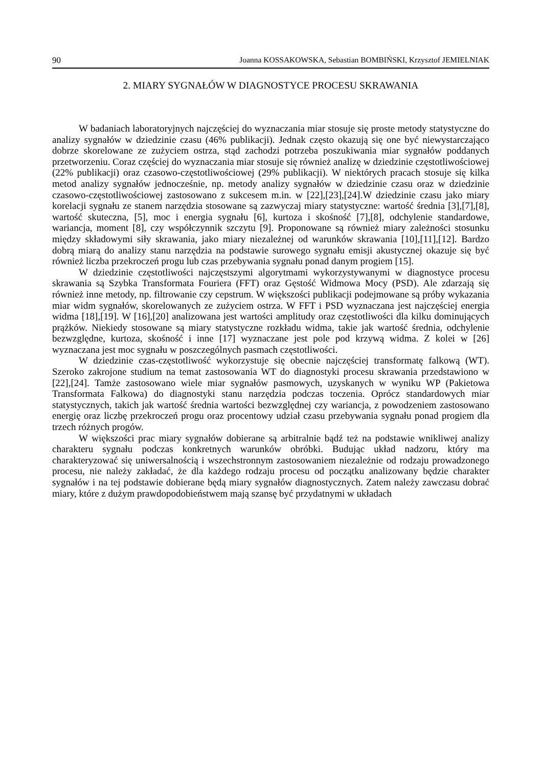90 Joanna KOSSAKOWSKA, Sebastian BOMBIŃSKI, Krzysztof JEMIELNIAK
2. MIARY SYGNAŁÓW W DIAGNOSTYCE PROCESU SKRAWANIA
W badaniach laboratoryjnych najczęściej do wyznaczania miar stosuje się proste metody statystyczne do analizy sygnałów w dziedzinie czasu (46% publikacji). Jednak często okazują się one być niewystarczająco dobrze skorelowane ze zużyciem ostrza, stąd zachodzi potrzeba poszukiwania miar sygnałów poddanych przetworzeniu. Coraz częściej do wyznaczania miar stosuje się również analizę w dziedzinie częstotliwościowej (22% publikacji) oraz czasowo-częstotliwościowej (29% publikacji). W niektórych pracach stosuje się kilka metod analizy sygnałów jednocześnie, np. metody analizy sygnałów w dziedzinie czasu oraz w dziedzinie czasowo-częstotliwościowej zastosowano z sukcesem m.in. w [22],[23],[24].W dziedzinie czasu jako miary korelacji sygnału ze stanem narzędzia stosowane są zazwyczaj miary statystyczne: wartość średnia [3],[7],[8], wartość skuteczna, [5], moc i energia sygnału [6], kurtoza i skośność [7],[8], odchylenie standardowe, wariancja, moment [8], czy współczynnik szczytu [9]. Proponowane są również miary zależności stosunku między składowymi siły skrawania, jako miary niezależnej od warunków skrawania [10],[11],[12]. Bardzo dobrą miarą do analizy stanu narzędzia na podstawie surowego sygnału emisji akustycznej okazuje się być również liczba przekroczeń progu lub czas przebywania sygnału ponad danym progiem [15].
W dziedzinie częstotliwości najczęstszymi algorytmami wykorzystywanymi w diagnostyce procesu skrawania są Szybka Transformata Fouriera (FFT) oraz Gęstość Widmowa Mocy (PSD). Ale zdarzają się również inne metody, np. filtrowanie czy cepstrum. W większości publikacji podejmowane są próby wykazania miar widm sygnałów, skorelowanych ze zużyciem ostrza. W FFT i PSD wyznaczana jest najczęściej energia widma [18],[19]. W [16],[20] analizowana jest wartości amplitudy oraz częstotliwości dla kilku dominujących prążków. Niekiedy stosowane są miary statystyczne rozkładu widma, takie jak wartość średnia, odchylenie bezwzględne, kurtoza, skośność i inne [17] wyznaczane jest pole pod krzywą widma. Z kolei w [26] wyznaczana jest moc sygnału w poszczególnych pasmach częstotliwości.
W dziedzinie czas-częstotliwość wykorzystuje się obecnie najczęściej transformatę falkową (WT). Szeroko zakrojone studium na temat zastosowania WT do diagnostyki procesu skrawania przedstawiono w [22],[24]. Tamże zastosowano wiele miar sygnałów pasmowych, uzyskanych w wyniku WP (Pakietowa Transformata Falkowa) do diagnostyki stanu narzędzia podczas toczenia. Oprócz standardowych miar statystycznych, takich jak wartość średnia wartości bezwzględnej czy wariancja, z powodzeniem zastosowano energię oraz liczbę przekroczeń progu oraz procentowy udział czasu przebywania sygnału ponad progiem dla trzech różnych progów.
W większości prac miary sygnałów dobierane są arbitralnie bądź też na podstawie wnikliwej analizy charakteru sygnału podczas konkretnych warunków obróbki. Budując układ nadzoru, który ma charakteryzować się uniwersalnością i wszechstronnym zastosowaniem niezależnie od rodzaju prowadzonego procesu, nie należy zakładać, że dla każdego rodzaju procesu od początku analizowany będzie charakter sygnałów i na tej podstawie dobierane będą miary sygnałów diagnostycznych. Zatem należy zawczasu dobrać miary, które z dużym prawdopodobieństwem mają szansę być przydatnymi w układach